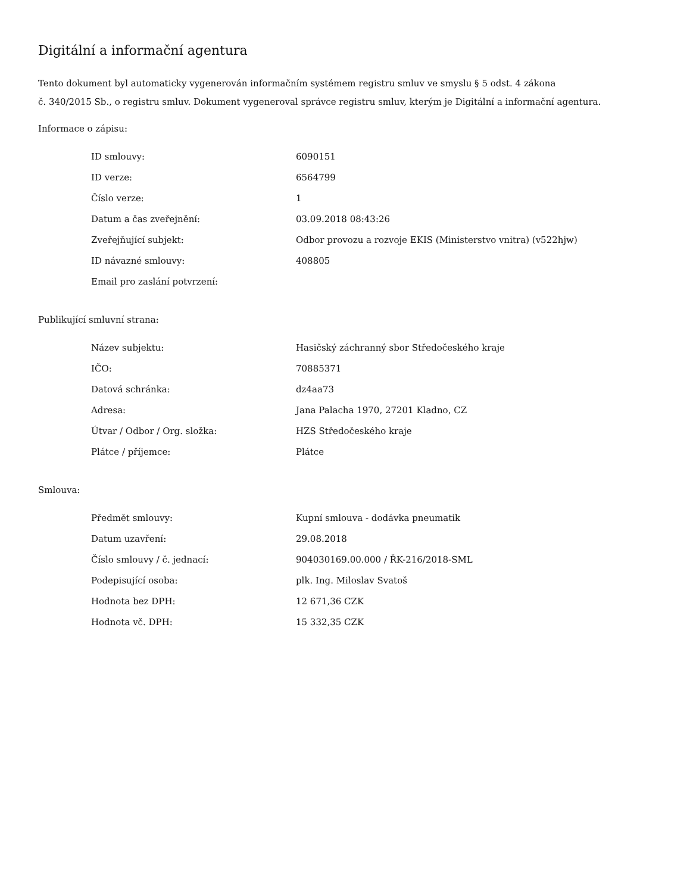Digitální a informační agentura
Tento dokument byl automaticky vygenerován informačním systémem registru smluv ve smyslu § 5 odst. 4 zákona
č. 340/2015 Sb., o registru smluv. Dokument vygeneroval správce registru smluv, kterým je Digitální a informační agentura.
Informace o zápisu:
| ID smlouvy: | 6090151 |
| ID verze: | 6564799 |
| Číslo verze: | 1 |
| Datum a čas zveřejnění: | 03.09.2018 08:43:26 |
| Zveřejňující subjekt: | Odbor provozu a rozvoje EKIS (Ministerstvo vnitra) (v522hjw) |
| ID návazné smlouvy: | 408805 |
| Email pro zaslání potvrzení: | |
Publikující smluvní strana:
| Název subjektu: | Hasičský záchranný sbor Středočeského kraje |
| IČO: | 70885371 |
| Datová schránka: | dz4aa73 |
| Adresa: | Jana Palacha 1970, 27201 Kladno, CZ |
| Útvar / Odbor / Org. složka: | HZS Středočeského kraje |
| Plátce / příjemce: | Plátce |
Smlouva:
| Předmět smlouvy: | Kupní smlouva - dodávka pneumatik |
| Datum uzavření: | 29.08.2018 |
| Číslo smlouvy / č. jednací: | 904030169.00.000 / ŘK-216/2018-SML |
| Podepisující osoba: | plk. Ing. Miloslav Svatoš |
| Hodnota bez DPH: | 12 671,36 CZK |
| Hodnota vč. DPH: | 15 332,35 CZK |